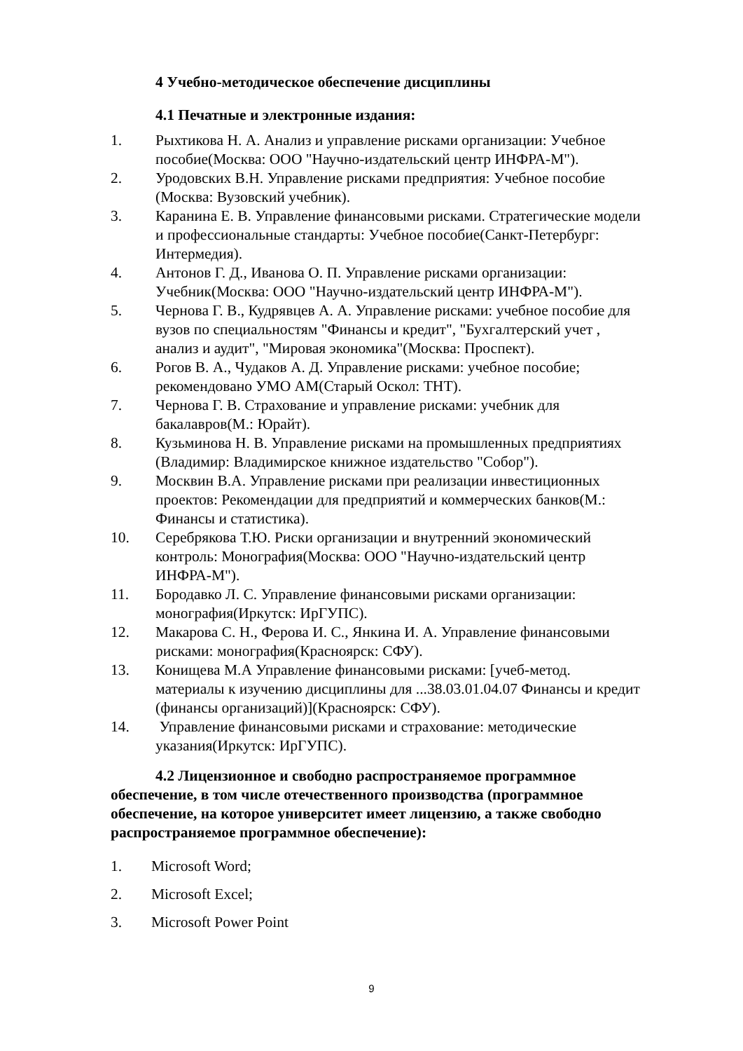4 Учебно-методическое обеспечение дисциплины
4.1 Печатные и электронные издания:
1. Рыхтикова Н. А. Анализ и управление рисками организации: Учебное пособие(Москва: ООО "Научно-издательский центр ИНФРА-М").
2. Уродовских В.Н. Управление рисками предприятия: Учебное пособие (Москва: Вузовский учебник).
3. Каранина Е. В. Управление финансовыми рисками. Стратегические модели и профессиональные стандарты: Учебное пособие(Санкт-Петербург: Интермедия).
4. Антонов Г. Д., Иванова О. П. Управление рисками организации: Учебник(Москва: ООО "Научно-издательский центр ИНФРА-М").
5. Чернова Г. В., Кудрявцев А. А. Управление рисками: учебное пособие для вузов по специальностям "Финансы и кредит", "Бухгалтерский учет , анализ и аудит", "Мировая экономика"(Москва: Проспект).
6. Рогов В. А., Чудаков А. Д. Управление рисками: учебное пособие; рекомендовано УМО АМ(Старый Оскол: ТНТ).
7. Чернова Г. В. Страхование и управление рисками: учебник для бакалавров(М.: Юрайт).
8. Кузьминова Н. В. Управление рисками на промышленных предприятиях (Владимир: Владимирское книжное издательство "Собор").
9. Москвин В.А. Управление рисками при реализации инвестиционных проектов: Рекомендации для предприятий и коммерческих банков(М.: Финансы и статистика).
10. Серебрякова Т.Ю. Риски организации и внутренний экономический контроль: Монография(Москва: ООО "Научно-издательский центр ИНФРА-М").
11. Бородавко Л. С. Управление финансовыми рисками организации: монография(Иркутск: ИрГУПС).
12. Макарова С. Н., Ферова И. С., Янкина И. А. Управление финансовыми рисками: монография(Красноярск: СФУ).
13. Конищева М.А Управление финансовыми рисками: [учеб-метод. материалы к изучению дисциплины для ...38.03.01.04.07 Финансы и кредит (финансы организаций)](Красноярск: СФУ).
14. Управление финансовыми рисками и страхование: методические указания(Иркутск: ИрГУПС).
4.2 Лицензионное и свободно распространяемое программное обеспечение, в том числе отечественного производства (программное обеспечение, на которое университет имеет лицензию, а также свободно распространяемое программное обеспечение):
1. Microsoft Word;
2. Microsoft Excel;
3. Microsoft Power Point
9